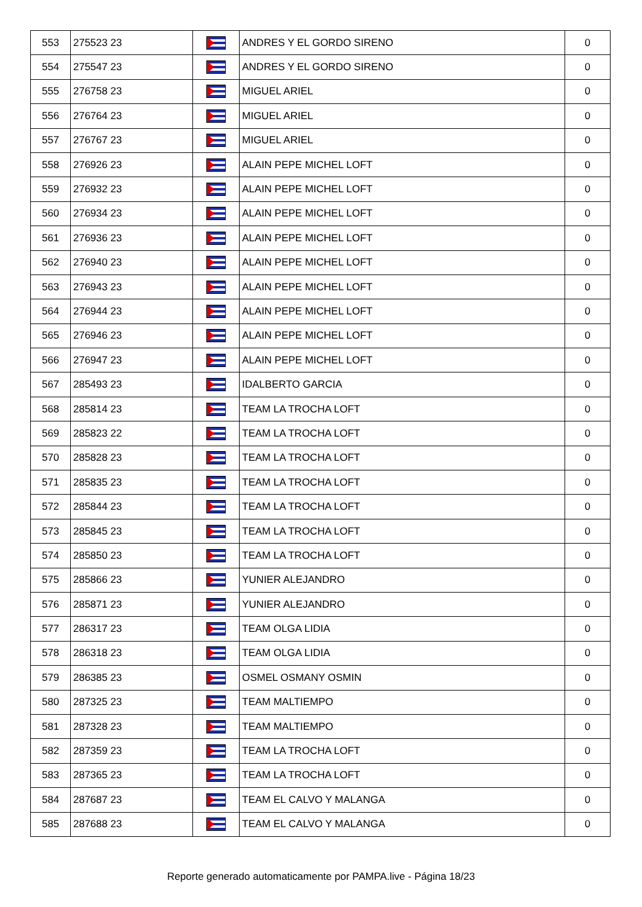| 553 | 275523 23 | | ANDRES Y EL GORDO SIRENO | 0 |
| 554 | 275547 23 | | ANDRES Y EL GORDO SIRENO | 0 |
| 555 | 276758 23 | | MIGUEL ARIEL | 0 |
| 556 | 276764 23 | | MIGUEL ARIEL | 0 |
| 557 | 276767 23 | | MIGUEL ARIEL | 0 |
| 558 | 276926 23 | | ALAIN PEPE MICHEL LOFT | 0 |
| 559 | 276932 23 | | ALAIN PEPE MICHEL LOFT | 0 |
| 560 | 276934 23 | | ALAIN PEPE MICHEL LOFT | 0 |
| 561 | 276936 23 | | ALAIN PEPE MICHEL LOFT | 0 |
| 562 | 276940 23 | | ALAIN PEPE MICHEL LOFT | 0 |
| 563 | 276943 23 | | ALAIN PEPE MICHEL LOFT | 0 |
| 564 | 276944 23 | | ALAIN PEPE MICHEL LOFT | 0 |
| 565 | 276946 23 | | ALAIN PEPE MICHEL LOFT | 0 |
| 566 | 276947 23 | | ALAIN PEPE MICHEL LOFT | 0 |
| 567 | 285493 23 | | IDALBERTO GARCIA | 0 |
| 568 | 285814 23 | | TEAM LA TROCHA LOFT | 0 |
| 569 | 285823 22 | | TEAM LA TROCHA LOFT | 0 |
| 570 | 285828 23 | | TEAM LA TROCHA LOFT | 0 |
| 571 | 285835 23 | | TEAM LA TROCHA LOFT | 0 |
| 572 | 285844 23 | | TEAM LA TROCHA LOFT | 0 |
| 573 | 285845 23 | | TEAM LA TROCHA LOFT | 0 |
| 574 | 285850 23 | | TEAM LA TROCHA LOFT | 0 |
| 575 | 285866 23 | | YUNIER ALEJANDRO | 0 |
| 576 | 285871 23 | | YUNIER ALEJANDRO | 0 |
| 577 | 286317 23 | | TEAM OLGA LIDIA | 0 |
| 578 | 286318 23 | | TEAM OLGA LIDIA | 0 |
| 579 | 286385 23 | | OSMEL OSMANY OSMIN | 0 |
| 580 | 287325 23 | | TEAM MALTIEMPO | 0 |
| 581 | 287328 23 | | TEAM MALTIEMPO | 0 |
| 582 | 287359 23 | | TEAM LA TROCHA LOFT | 0 |
| 583 | 287365 23 | | TEAM LA TROCHA LOFT | 0 |
| 584 | 287687 23 | | TEAM EL CALVO Y MALANGA | 0 |
| 585 | 287688 23 | | TEAM EL CALVO Y MALANGA | 0 |
Reporte generado automaticamente por PAMPA.live - Página 18/23